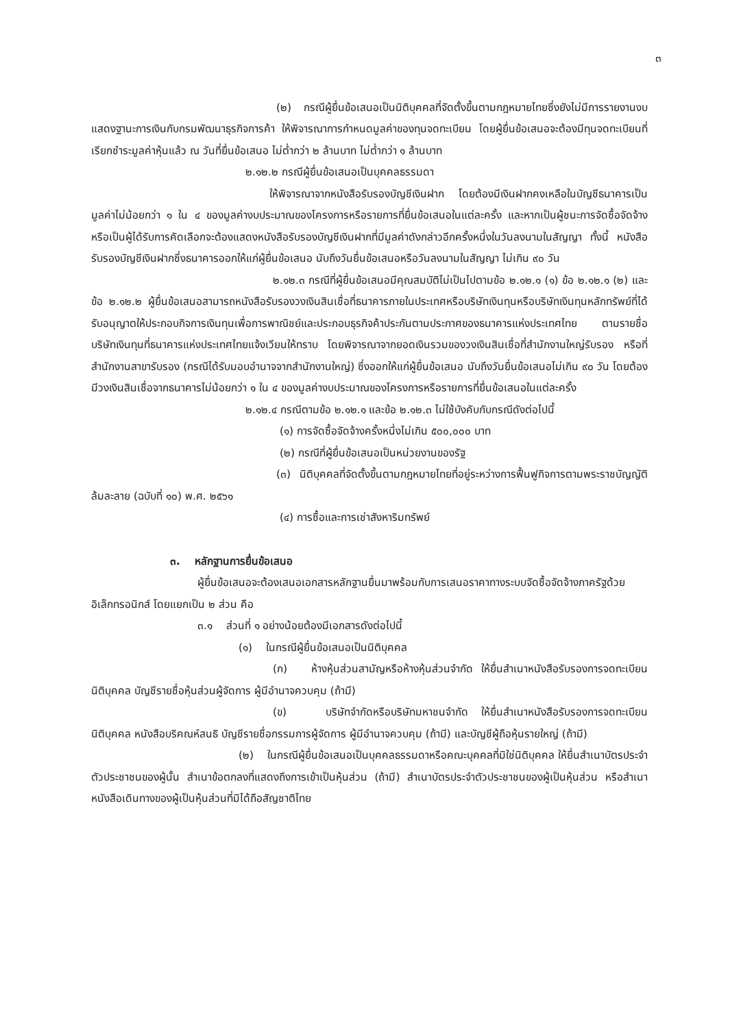๓
(๒) กรณีผู้ยื่นข้อเสนอเป็นนิติบุคคลที่จัดตั้งขึ้นตามกฎหมายไทยซึ่งยังไม่มีการรายงานงบแสดงฐานะการเงินกับกรมพัฒนาธุรกิจการค้า ให้พิจารณาการกำหนดมูลค่าของทุนจดทะเบียน โดยผู้ยื่นข้อเสนอจะต้องมีทุนจดทะเบียนที่เรียกชำระมูลค่าหุ้นแล้ว ณ วันที่ยื่นข้อเสนอ ไม่ต่ำกว่า ๒ ล้านบาท ไม่ต่ำกว่า ๑ ล้านบาท
๒.๑๒.๒ กรณีผู้ยื่นข้อเสนอเป็นบุคคลธรรมดา
ให้พิจารณาจากหนังสือรับรองบัญชีเงินฝาก โดยต้องมีเงินฝากคงเหลือในบัญชีธนาคารเป็นมูลค่าไม่น้อยกว่า ๑ ใน ๔ ของมูลค่างบประมาณของโครงการหรือรายการที่ยื่นข้อเสนอในแต่ละครั้ง และหากเป็นผู้ชนะการจัดซื้อจัดจ้างหรือเป็นผู้ได้รับการคัดเลือกจะต้องแสดงหนังสือรับรองบัญชีเงินฝากที่มีมูลค่าดังกล่าวอีกครั้งหนึ่งในวันลงนามในสัญญา ทั้งนี้ หนังสือรับรองบัญชีเงินฝากซึ่งธนาคารออกให้แก่ผู้ยื่นข้อเสนอ นับถึงวันยื่นข้อเสนอหรือวันลงนามในสัญญา ไม่เกิน ๙๐ วัน
๒.๑๒.๓ กรณีที่ผู้ยื่นข้อเสนอมีคุณสมบัติไม่เป็นไปตามข้อ ๒.๑๒.๑ (๑) ข้อ ๒.๑๒.๑ (๒) และข้อ ๒.๑๒.๒ ผู้ยื่นข้อเสนอสามารถหนังสือรับรองวงเงินสินเชื่อที่ธนาคารภายในประเทศหรือบริษัทเงินทุนหรือบริษัทเงินทุนหลักทรัพย์ที่ได้รับอนุญาตให้ประกอบกิจการเงินทุนเพื่อการพาณิชย์และประกอบธุรกิจค้าประกันตามประกาศของธนาคารแห่งประเทศไทย ตามรายชื่อบริษัทเงินทุนที่ธนาคารแห่งประเทศไทยแจ้งเวียนให้ทราบ โดยพิจารณาจากยอดเงินรวมของวงเงินสินเชื่อที่สำนักงานใหญ่รับรอง หรือที่สำนักงานสาขารับรอง (กรณีได้รับมอบอำนาจจากสำนักงานใหญ่) ซึ่งออกให้แก่ผู้ยื่นข้อเสนอ นับถึงวันยื่นข้อเสนอไม่เกิน ๙๐ วัน โดยต้องมีวงเงินสินเชื่อจากธนาคารไม่น้อยกว่า ๑ ใน ๔ ของมูลค่างบประมาณของโครงการหรือรายการที่ยื่นข้อเสนอในแต่ละครั้ง
๒.๑๒.๔ กรณีตามข้อ ๒.๑๒.๑ และข้อ ๒.๑๒.๓ ไม่ใช้บังคับกับกรณีดังต่อไปนี้
(๑) การจัดซื้อจัดจ้างครั้งหนึ่งไม่เกิน ๕๐๐,๐๐๐ บาท
(๒) กรณีที่ผู้ยื่นข้อเสนอเป็นหน่วยงานของรัฐ
(๓) นิติบุคคลที่จัดตั้งขึ้นตามกฎหมายไทยที่อยู่ระหว่างการฟื้นฟูกิจการตามพระราชบัญญัติล้มละลาย (ฉบับที่ ๑๐) พ.ศ. ๒๕๖๑
(๔) การซื้อและการเช่าสังหาริมทรัพย์
๓. หลักฐานการยื่นข้อเสนอ
ผู้ยื่นข้อเสนอจะต้องเสนอเอกสารหลักฐานยื่นมาพร้อมกับการเสนอราคาทางระบบจัดซื้อจัดจ้างภาครัฐด้วยอิเล็กทรอนิกส์ โดยแยกเป็น ๒ ส่วน คือ
๓.๑ ส่วนที่ ๑ อย่างน้อยต้องมีเอกสารดังต่อไปนี้
(๑) ในกรณีผู้ยื่นข้อเสนอเป็นนิติบุคคล
(ก) ห้างหุ้นส่วนสามัญหรือห้างหุ้นส่วนจำกัด ให้ยื่นสำเนาหนังสือรับรองการจดทะเบียนนิติบุคคล บัญชีรายชื่อหุ้นส่วนผู้จัดการ ผู้มีอำนาจควบคุม (ถ้ามี)
(ข) บริษัทจำกัดหรือบริษัทมหาชนจำกัด ให้ยื่นสำเนาหนังสือรับรองการจดทะเบียน นิติบุคคล หนังสือบริคณห์สนธิ บัญชีรายชื่อกรรมการผู้จัดการ ผู้มีอำนาจควบคุม (ถ้ามี) และบัญชีผู้ถือหุ้นรายใหญ่ (ถ้ามี)
(๒) ในกรณีผู้ยื่นข้อเสนอเป็นบุคคลธรรมดาหรือคณะบุคคลที่มิใช่นิติบุคคล ให้ยื่นสำเนาบัตรประจำตัวประชาชนของผู้นั้น สำเนาข้อตกลงที่แสดงถึงการเข้าเป็นหุ้นส่วน (ถ้ามี) สำเนาบัตรประจำตัวประชาชนของผู้เป็นหุ้นส่วน หรือสำเนาหนังสือเดินทางของผู้เป็นหุ้นส่วนที่มิได้ถือสัญชาติไทย